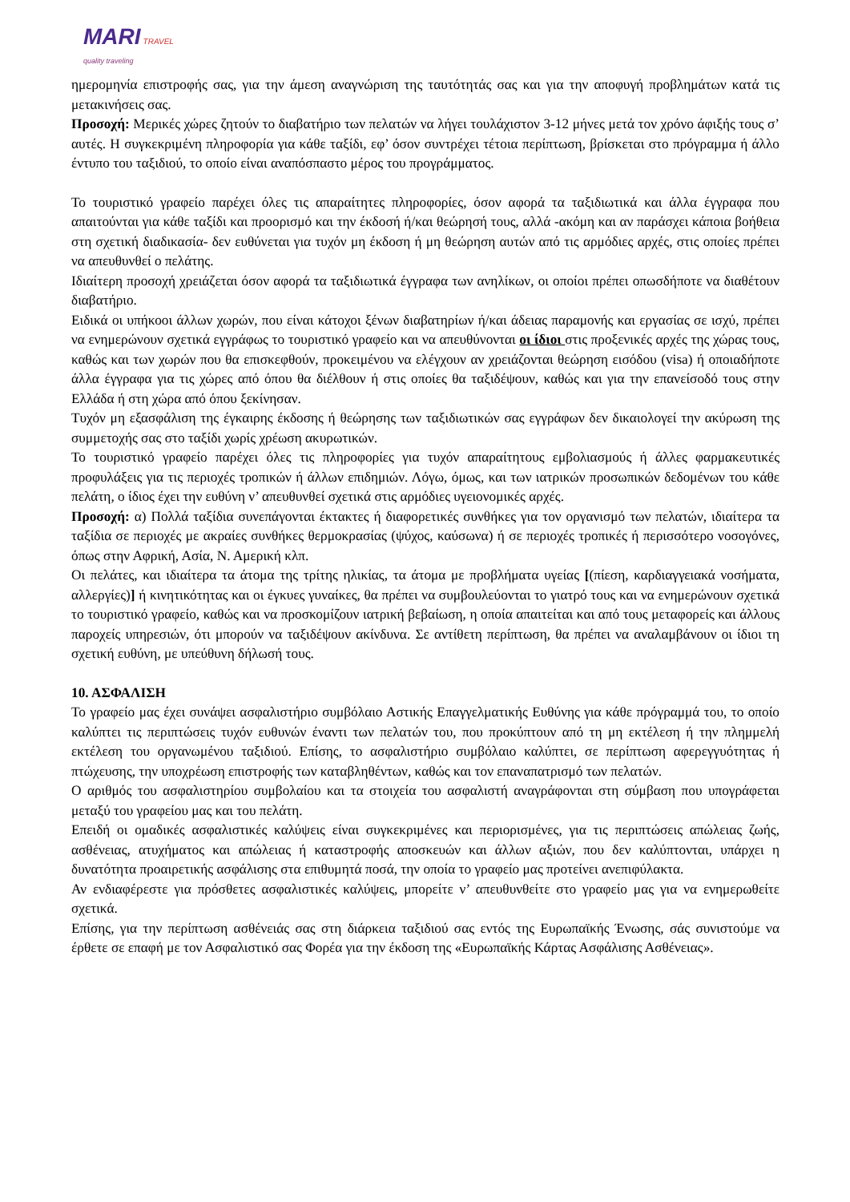MARI TRAVEL
quality traveling
ημερομηνία επιστροφής σας, για την άμεση αναγνώριση της ταυτότητάς σας και για την αποφυγή προβλημάτων κατά τις μετακινήσεις σας.
Προσοχή: Μερικές χώρες ζητούν το διαβατήριο των πελατών να λήγει τουλάχιστον 3-12 μήνες μετά τον χρόνο άφιξής τους σ’ αυτές. Η συγκεκριμένη πληροφορία για κάθε ταξίδι, εφ’ όσον συντρέχει τέτοια περίπτωση, βρίσκεται στο πρόγραμμα ή άλλο έντυπο του ταξιδιού, το οποίο είναι αναπόσπαστο μέρος του προγράμματος.
Το τουριστικό γραφείο παρέχει όλες τις απαραίτητες πληροφορίες, όσον αφορά τα ταξιδιωτικά και άλλα έγγραφα που απαιτούνται για κάθε ταξίδι και προορισμό και την έκδοσή ή/και θεώρησή τους, αλλά -ακόμη και αν παράσχει κάποια βοήθεια στη σχετική διαδικασία- δεν ευθύνεται για τυχόν μη έκδοση ή μη θεώρηση αυτών από τις αρμόδιες αρχές, στις οποίες πρέπει να απευθυνθεί ο πελάτης.
Ιδιαίτερη προσοχή χρειάζεται όσον αφορά τα ταξιδιωτικά έγγραφα των ανηλίκων, οι οποίοι πρέπει οπωσδήποτε να διαθέτουν διαβατήριο.
Ειδικά οι υπήκοοι άλλων χωρών, που είναι κάτοχοι ξένων διαβατηρίων ή/και άδειας παραμονής και εργασίας σε ισχύ, πρέπει να ενημερώνουν σχετικά εγγράφως το τουριστικό γραφείο και να απευθύνονται οι ίδιοι στις προξενικές αρχές της χώρας τους, καθώς και των χωρών που θα επισκεφθούν, προκειμένου να ελέγχουν αν χρειάζονται θεώρηση εισόδου (visa) ή οποιαδήποτε άλλα έγγραφα για τις χώρες από όπου θα διέλθουν ή στις οποίες θα ταξιδέψουν, καθώς και για την επανείσοδό τους στην Ελλάδα ή στη χώρα από όπου ξεκίνησαν.
Τυχόν μη εξασφάλιση της έγκαιρης έκδοσης ή θεώρησης των ταξιδιωτικών σας εγγράφων δεν δικαιολογεί την ακύρωση της συμμετοχής σας στο ταξίδι χωρίς χρέωση ακυρωτικών.
Το τουριστικό γραφείο παρέχει όλες τις πληροφορίες για τυχόν απαραίτητους εμβολιασμούς ή άλλες φαρμακευτικές προφυλάξεις για τις περιοχές τροπικών ή άλλων επιδημιών. Λόγω, όμως, και των ιατρικών προσωπικών δεδομένων του κάθε πελάτη, ο ίδιος έχει την ευθύνη ν’ απευθυνθεί σχετικά στις αρμόδιες υγειονομικές αρχές.
Προσοχή: α) Πολλά ταξίδια συνεπάγονται έκτακτες ή διαφορετικές συνθήκες για τον οργανισμό των πελατών, ιδιαίτερα τα ταξίδια σε περιοχές με ακραίες συνθήκες θερμοκρασίας (ψύχος, καύσωνα) ή σε περιοχές τροπικές ή περισσότερο νοσογόνες, όπως στην Αφρική, Ασία, Ν. Αμερική κλπ.
Οι πελάτες, και ιδιαίτερα τα άτομα της τρίτης ηλικίας, τα άτομα με προβλήματα υγείας [(πίεση, καρδιαγγειακά νοσήματα, αλλεργίες)] ή κινητικότητας και οι έγκυες γυναίκες, θα πρέπει να συμβουλεύονται το γιατρό τους και να ενημερώνουν σχετικά το τουριστικό γραφείο, καθώς και να προσκομίζουν ιατρική βεβαίωση, η οποία απαιτείται και από τους μεταφορείς και άλλους παροχείς υπηρεσιών, ότι μπορούν να ταξιδέψουν ακίνδυνα. Σε αντίθετη περίπτωση, θα πρέπει να αναλαμβάνουν οι ίδιοι τη σχετική ευθύνη, με υπεύθυνη δήλωσή τους.
10. ΑΣΦΑΛΙΣΗ
Το γραφείο μας έχει συνάψει ασφαλιστήριο συμβόλαιο Αστικής Επαγγελματικής Ευθύνης για κάθε πρόγραμμά του, το οποίο καλύπτει τις περιπτώσεις τυχόν ευθυνών έναντι των πελατών του, που προκύπτουν από τη μη εκτέλεση ή την πλημμελή εκτέλεση του οργανωμένου ταξιδιού. Επίσης, το ασφαλιστήριο συμβόλαιο καλύπτει, σε περίπτωση αφερεγγυότητας ή πτώχευσης, την υποχρέωση επιστροφής των καταβληθέντων, καθώς και τον επαναπατρισμό των πελατών.
Ο αριθμός του ασφαλιστηρίου συμβολαίου και τα στοιχεία του ασφαλιστή αναγράφονται στη σύμβαση που υπογράφεται μεταξύ του γραφείου μας και του πελάτη.
Επειδή οι ομαδικές ασφαλιστικές καλύψεις είναι συγκεκριμένες και περιορισμένες, για τις περιπτώσεις απώλειας ζωής, ασθένειας, ατυχήματος και απώλειας ή καταστροφής αποσκευών και άλλων αξιών, που δεν καλύπτονται, υπάρχει η δυνατότητα προαιρετικής ασφάλισης στα επιθυμητά ποσά, την οποία το γραφείο μας προτείνει ανεπιφύλακτα.
Αν ενδιαφέρεστε για πρόσθετες ασφαλιστικές καλύψεις, μπορείτε ν’ απευθυνθείτε στο γραφείο μας για να ενημερωθείτε σχετικά.
Επίσης, για την περίπτωση ασθένειάς σας στη διάρκεια ταξιδιού σας εντός της Ευρωπαϊκής Ένωσης, σάς συνιστούμε να έρθετε σε επαφή με τον Ασφαλιστικό σας Φορέα για την έκδοση της «Ευρωπαϊκής Κάρτας Ασφάλισης Ασθένειας».